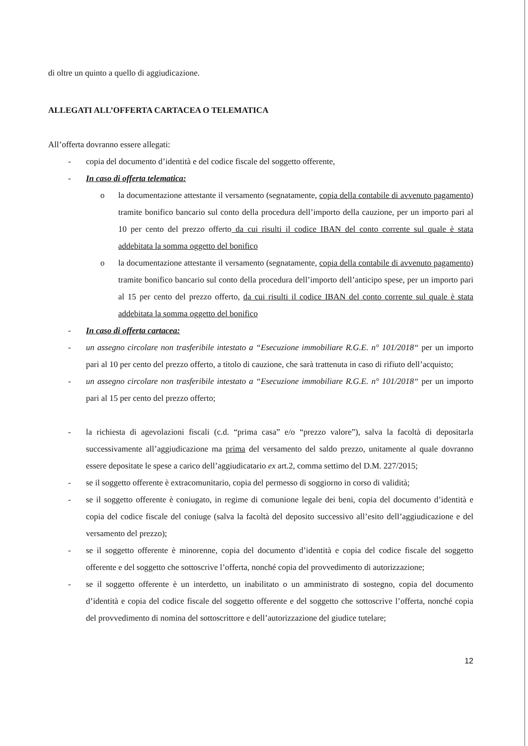di oltre un quinto a quello di aggiudicazione.
ALLEGATI ALL’OFFERTA CARTACEA O TELEMATICA
All’offerta dovranno essere allegati:
- copia del documento d’identità e del codice fiscale del soggetto offerente,
- In caso di offerta telematica:
o la documentazione attestante il versamento (segnatamente, copia della contabile di avvenuto pagamento) tramite bonifico bancario sul conto della procedura dell’importo della cauzione, per un importo pari al 10 per cento del prezzo offerto da cui risulti il codice IBAN del conto corrente sul quale è stata addebitata la somma oggetto del bonifico
o la documentazione attestante il versamento (segnatamente, copia della contabile di avvenuto pagamento) tramite bonifico bancario sul conto della procedura dell’importo dell’anticipo spese, per un importo pari al 15 per cento del prezzo offerto, da cui risulti il codice IBAN del conto corrente sul quale è stata addebitata la somma oggetto del bonifico
- In caso di offerta cartacea:
- un assegno circolare non trasferibile intestato a “Esecuzione immobiliare R.G.E. n° 101/2018“ per un importo pari al 10 per cento del prezzo offerto, a titolo di cauzione, che sarà trattenuta in caso di rifiuto dell’acquisto;
- un assegno circolare non trasferibile intestato a “Esecuzione immobiliare R.G.E. n° 101/2018“ per un importo pari al 15 per cento del prezzo offerto;
- la richiesta di agevolazioni fiscali (c.d. “prima casa” e/o “prezzo valore”), salva la facoltà di depositarla successivamente all’aggiudicazione ma prima del versamento del saldo prezzo, unitamente al quale dovranno essere depositate le spese a carico dell’aggiudicatario ex art.2, comma settimo del D.M. 227/2015;
- se il soggetto offerente è extracomunitario, copia del permesso di soggiorno in corso di validità;
- se il soggetto offerente è coniugato, in regime di comunione legale dei beni, copia del documento d’identità e copia del codice fiscale del coniuge (salva la facoltà del deposito successivo all’esito dell’aggiudicazione e del versamento del prezzo);
- se il soggetto offerente è minorenne, copia del documento d’identità e copia del codice fiscale del soggetto offerente e del soggetto che sottoscrive l’offerta, nonché copia del provvedimento di autorizzazione;
- se il soggetto offerente è un interdetto, un inabilitato o un amministrato di sostegno, copia del documento d’identità e copia del codice fiscale del soggetto offerente e del soggetto che sottoscrive l’offerta, nonché copia del provvedimento di nomina del sottoscrittore e dell’autorizzazione del giudice tutelare;
12